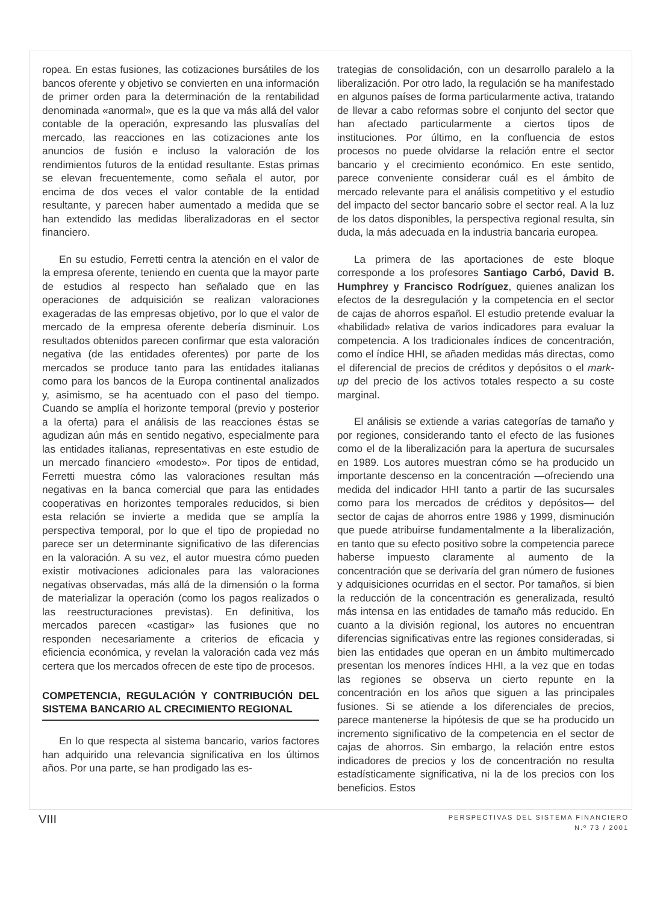ropea. En estas fusiones, las cotizaciones bursátiles de los bancos oferente y objetivo se convierten en una información de primer orden para la determinación de la rentabilidad denominada «anormal», que es la que va más allá del valor contable de la operación, expresando las plusvalías del mercado, las reacciones en las cotizaciones ante los anuncios de fusión e incluso la valoración de los rendimientos futuros de la entidad resultante. Estas primas se elevan frecuentemente, como señala el autor, por encima de dos veces el valor contable de la entidad resultante, y parecen haber aumentado a medida que se han extendido las medidas liberalizadoras en el sector financiero.
En su estudio, Ferretti centra la atención en el valor de la empresa oferente, teniendo en cuenta que la mayor parte de estudios al respecto han señalado que en las operaciones de adquisición se realizan valoraciones exageradas de las empresas objetivo, por lo que el valor de mercado de la empresa oferente debería disminuir. Los resultados obtenidos parecen confirmar que esta valoración negativa (de las entidades oferentes) por parte de los mercados se produce tanto para las entidades italianas como para los bancos de la Europa continental analizados y, asimismo, se ha acentuado con el paso del tiempo. Cuando se amplía el horizonte temporal (previo y posterior a la oferta) para el análisis de las reacciones éstas se agudizan aún más en sentido negativo, especialmente para las entidades italianas, representativas en este estudio de un mercado financiero «modesto». Por tipos de entidad, Ferretti muestra cómo las valoraciones resultan más negativas en la banca comercial que para las entidades cooperativas en horizontes temporales reducidos, si bien esta relación se invierte a medida que se amplía la perspectiva temporal, por lo que el tipo de propiedad no parece ser un determinante significativo de las diferencias en la valoración. A su vez, el autor muestra cómo pueden existir motivaciones adicionales para las valoraciones negativas observadas, más allá de la dimensión o la forma de materializar la operación (como los pagos realizados o las reestructuraciones previstas). En definitiva, los mercados parecen «castigar» las fusiones que no responden necesariamente a criterios de eficacia y eficiencia económica, y revelan la valoración cada vez más certera que los mercados ofrecen de este tipo de procesos.
COMPETENCIA, REGULACIÓN Y CONTRIBUCIÓN DEL SISTEMA BANCARIO AL CRECIMIENTO REGIONAL
En lo que respecta al sistema bancario, varios factores han adquirido una relevancia significativa en los últimos años. Por una parte, se han prodigado las es-
trategias de consolidación, con un desarrollo paralelo a la liberalización. Por otro lado, la regulación se ha manifestado en algunos países de forma particularmente activa, tratando de llevar a cabo reformas sobre el conjunto del sector que han afectado particularmente a ciertos tipos de instituciones. Por último, en la confluencia de estos procesos no puede olvidarse la relación entre el sector bancario y el crecimiento económico. En este sentido, parece conveniente considerar cuál es el ámbito de mercado relevante para el análisis competitivo y el estudio del impacto del sector bancario sobre el sector real. A la luz de los datos disponibles, la perspectiva regional resulta, sin duda, la más adecuada en la industria bancaria europea.
La primera de las aportaciones de este bloque corresponde a los profesores Santiago Carbó, David B. Humphrey y Francisco Rodríguez, quienes analizan los efectos de la desregulación y la competencia en el sector de cajas de ahorros español. El estudio pretende evaluar la «habilidad» relativa de varios indicadores para evaluar la competencia. A los tradicionales índices de concentración, como el índice HHI, se añaden medidas más directas, como el diferencial de precios de créditos y depósitos o el mark-up del precio de los activos totales respecto a su coste marginal.
El análisis se extiende a varias categorías de tamaño y por regiones, considerando tanto el efecto de las fusiones como el de la liberalización para la apertura de sucursales en 1989. Los autores muestran cómo se ha producido un importante descenso en la concentración —ofreciendo una medida del indicador HHI tanto a partir de las sucursales como para los mercados de créditos y depósitos— del sector de cajas de ahorros entre 1986 y 1999, disminución que puede atribuirse fundamentalmente a la liberalización, en tanto que su efecto positivo sobre la competencia parece haberse impuesto claramente al aumento de la concentración que se derivaría del gran número de fusiones y adquisiciones ocurridas en el sector. Por tamaños, si bien la reducción de la concentración es generalizada, resultó más intensa en las entidades de tamaño más reducido. En cuanto a la división regional, los autores no encuentran diferencias significativas entre las regiones consideradas, si bien las entidades que operan en un ámbito multimercado presentan los menores índices HHI, a la vez que en todas las regiones se observa un cierto repunte en la concentración en los años que siguen a las principales fusiones. Si se atiende a los diferenciales de precios, parece mantenerse la hipótesis de que se ha producido un incremento significativo de la competencia en el sector de cajas de ahorros. Sin embargo, la relación entre estos indicadores de precios y los de concentración no resulta estadísticamente significativa, ni la de los precios con los beneficios. Estos
VIII
PERSPECTIVAS DEL SISTEMA FINANCIERO
N.º 73 / 2001